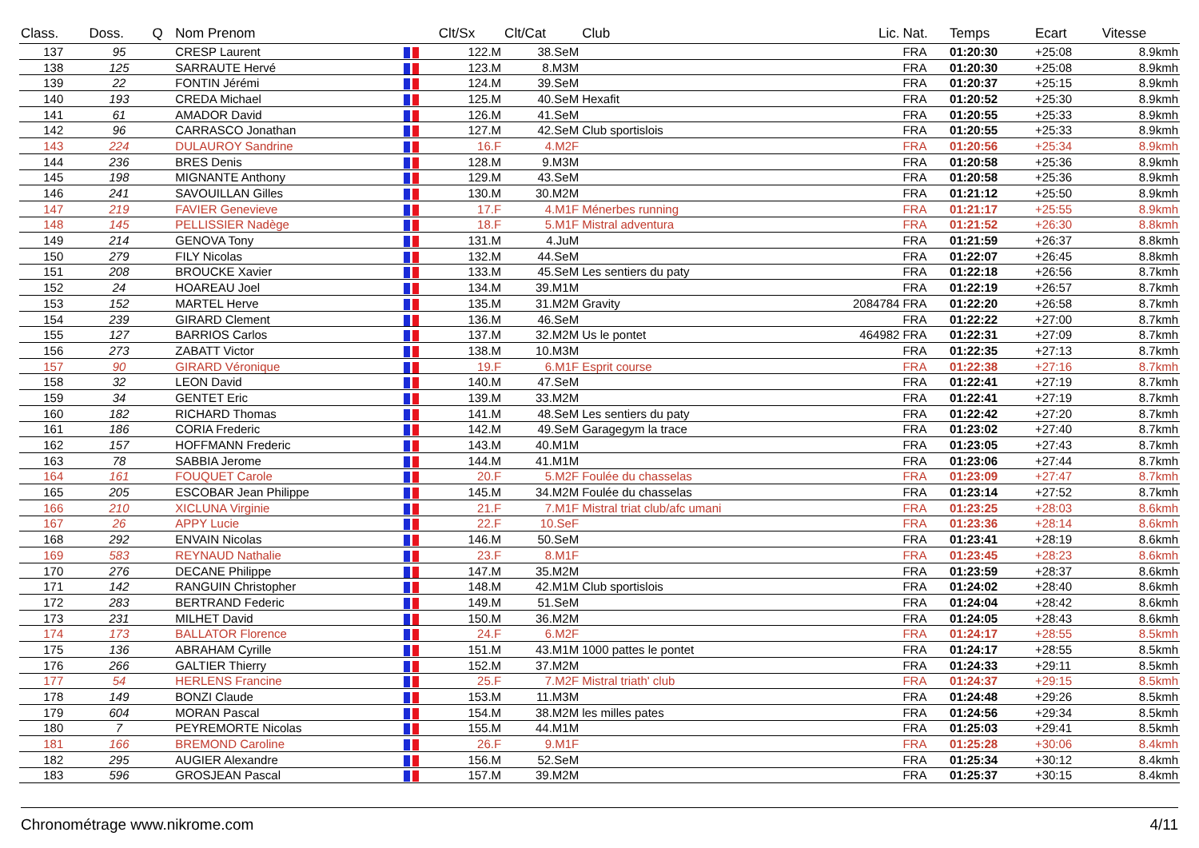| Class. | Doss. | Q | Nom Prenom | | Clt/Sx | Clt/Cat | Club | Lic. | Nat. | Temps | Ecart | Vitesse |
| --- | --- | --- | --- | --- | --- | --- | --- | --- | --- | --- | --- | --- |
| 137 | 95 | | CRESP Laurent | | 122.M | 38.SeM | | | FRA | 01:20:30 | +25:08 | 8.9kmh |
| 138 | 125 | | SARRAUTE Hervé | | 123.M | 8.M3M | | | FRA | 01:20:30 | +25:08 | 8.9kmh |
| 139 | 22 | | FONTIN Jérémi | | 124.M | 39.SeM | | | FRA | 01:20:37 | +25:15 | 8.9kmh |
| 140 | 193 | | CREDA Michael | | 125.M | 40.SeM | Hexafit | | FRA | 01:20:52 | +25:30 | 8.9kmh |
| 141 | 61 | | AMADOR David | | 126.M | 41.SeM | | | FRA | 01:20:55 | +25:33 | 8.9kmh |
| 142 | 96 | | CARRASCO Jonathan | | 127.M | 42.SeM | Club sportislois | | FRA | 01:20:55 | +25:33 | 8.9kmh |
| 143 | 224 | | DULAUROY Sandrine | | 16.F | 4.M2F | | | FRA | 01:20:56 | +25:34 | 8.9kmh |
| 144 | 236 | | BRES Denis | | 128.M | 9.M3M | | | FRA | 01:20:58 | +25:36 | 8.9kmh |
| 145 | 198 | | MIGNANTE Anthony | | 129.M | 43.SeM | | | FRA | 01:20:58 | +25:36 | 8.9kmh |
| 146 | 241 | | SAVOUILLAN Gilles | | 130.M | 30.M2M | | | FRA | 01:21:12 | +25:50 | 8.9kmh |
| 147 | 219 | | FAVIER Genevieve | | 17.F | 4.M1F | Ménerbes running | | FRA | 01:21:17 | +25:55 | 8.9kmh |
| 148 | 145 | | PELLISSIER Nadège | | 18.F | 5.M1F | Mistral adventura | | FRA | 01:21:52 | +26:30 | 8.8kmh |
| 149 | 214 | | GENOVA Tony | | 131.M | 4.JuM | | | FRA | 01:21:59 | +26:37 | 8.8kmh |
| 150 | 279 | | FILY Nicolas | | 132.M | 44.SeM | | | FRA | 01:22:07 | +26:45 | 8.8kmh |
| 151 | 208 | | BROUCKE Xavier | | 133.M | 45.SeM | Les sentiers du paty | | FRA | 01:22:18 | +26:56 | 8.7kmh |
| 152 | 24 | | HOAREAU Joel | | 134.M | 39.M1M | | | FRA | 01:22:19 | +26:57 | 8.7kmh |
| 153 | 152 | | MARTEL Herve | | 135.M | 31.M2M | Gravity | 2084784 | FRA | 01:22:20 | +26:58 | 8.7kmh |
| 154 | 239 | | GIRARD Clement | | 136.M | 46.SeM | | | FRA | 01:22:22 | +27:00 | 8.7kmh |
| 155 | 127 | | BARRIOS Carlos | | 137.M | 32.M2M | Us le pontet | 464982 | FRA | 01:22:31 | +27:09 | 8.7kmh |
| 156 | 273 | | ZABATT Victor | | 138.M | 10.M3M | | | FRA | 01:22:35 | +27:13 | 8.7kmh |
| 157 | 90 | | GIRARD Véronique | | 19.F | 6.M1F | Esprit course | | FRA | 01:22:38 | +27:16 | 8.7kmh |
| 158 | 32 | | LEON David | | 140.M | 47.SeM | | | FRA | 01:22:41 | +27:19 | 8.7kmh |
| 159 | 34 | | GENTET Eric | | 139.M | 33.M2M | | | FRA | 01:22:41 | +27:19 | 8.7kmh |
| 160 | 182 | | RICHARD Thomas | | 141.M | 48.SeM | Les sentiers du paty | | FRA | 01:22:42 | +27:20 | 8.7kmh |
| 161 | 186 | | CORIA Frederic | | 142.M | 49.SeM | Garagegym la trace | | FRA | 01:23:02 | +27:40 | 8.7kmh |
| 162 | 157 | | HOFFMANN Frederic | | 143.M | 40.M1M | | | FRA | 01:23:05 | +27:43 | 8.7kmh |
| 163 | 78 | | SABBIA Jerome | | 144.M | 41.M1M | | | FRA | 01:23:06 | +27:44 | 8.7kmh |
| 164 | 161 | | FOUQUET Carole | | 20.F | 5.M2F | Foulée du chasselas | | FRA | 01:23:09 | +27:47 | 8.7kmh |
| 165 | 205 | | ESCOBAR Jean Philippe | | 145.M | 34.M2M | Foulée du chasselas | | FRA | 01:23:14 | +27:52 | 8.7kmh |
| 166 | 210 | | XICLUNA Virginie | | 21.F | 7.M1F | Mistral triat club/afc umani | | FRA | 01:23:25 | +28:03 | 8.6kmh |
| 167 | 26 | | APPY Lucie | | 22.F | 10.SeF | | | FRA | 01:23:36 | +28:14 | 8.6kmh |
| 168 | 292 | | ENVAIN Nicolas | | 146.M | 50.SeM | | | FRA | 01:23:41 | +28:19 | 8.6kmh |
| 169 | 583 | | REYNAUD Nathalie | | 23.F | 8.M1F | | | FRA | 01:23:45 | +28:23 | 8.6kmh |
| 170 | 276 | | DECANE Philippe | | 147.M | 35.M2M | | | FRA | 01:23:59 | +28:37 | 8.6kmh |
| 171 | 142 | | RANGUIN Christopher | | 148.M | 42.M1M | Club sportislois | | FRA | 01:24:02 | +28:40 | 8.6kmh |
| 172 | 283 | | BERTRAND Federic | | 149.M | 51.SeM | | | FRA | 01:24:04 | +28:42 | 8.6kmh |
| 173 | 231 | | MILHET David | | 150.M | 36.M2M | | | FRA | 01:24:05 | +28:43 | 8.6kmh |
| 174 | 173 | | BALLATOR Florence | | 24.F | 6.M2F | | | FRA | 01:24:17 | +28:55 | 8.5kmh |
| 175 | 136 | | ABRAHAM Cyrille | | 151.M | 43.M1M | 1000 pattes le pontet | | FRA | 01:24:17 | +28:55 | 8.5kmh |
| 176 | 266 | | GALTIER Thierry | | 152.M | 37.M2M | | | FRA | 01:24:33 | +29:11 | 8.5kmh |
| 177 | 54 | | HERLENS Francine | | 25.F | 7.M2F | Mistral triath' club | | FRA | 01:24:37 | +29:15 | 8.5kmh |
| 178 | 149 | | BONZI Claude | | 153.M | 11.M3M | | | FRA | 01:24:48 | +29:26 | 8.5kmh |
| 179 | 604 | | MORAN Pascal | | 154.M | 38.M2M | les milles pates | | FRA | 01:24:56 | +29:34 | 8.5kmh |
| 180 | 7 | | PEYREMORTE Nicolas | | 155.M | 44.M1M | | | FRA | 01:25:03 | +29:41 | 8.5kmh |
| 181 | 166 | | BREMOND Caroline | | 26.F | 9.M1F | | | FRA | 01:25:28 | +30:06 | 8.4kmh |
| 182 | 295 | | AUGIER Alexandre | | 156.M | 52.SeM | | | FRA | 01:25:34 | +30:12 | 8.4kmh |
| 183 | 596 | | GROSJEAN Pascal | | 157.M | 39.M2M | | | FRA | 01:25:37 | +30:15 | 8.4kmh |
Chronométrage www.nikrome.com 4/11